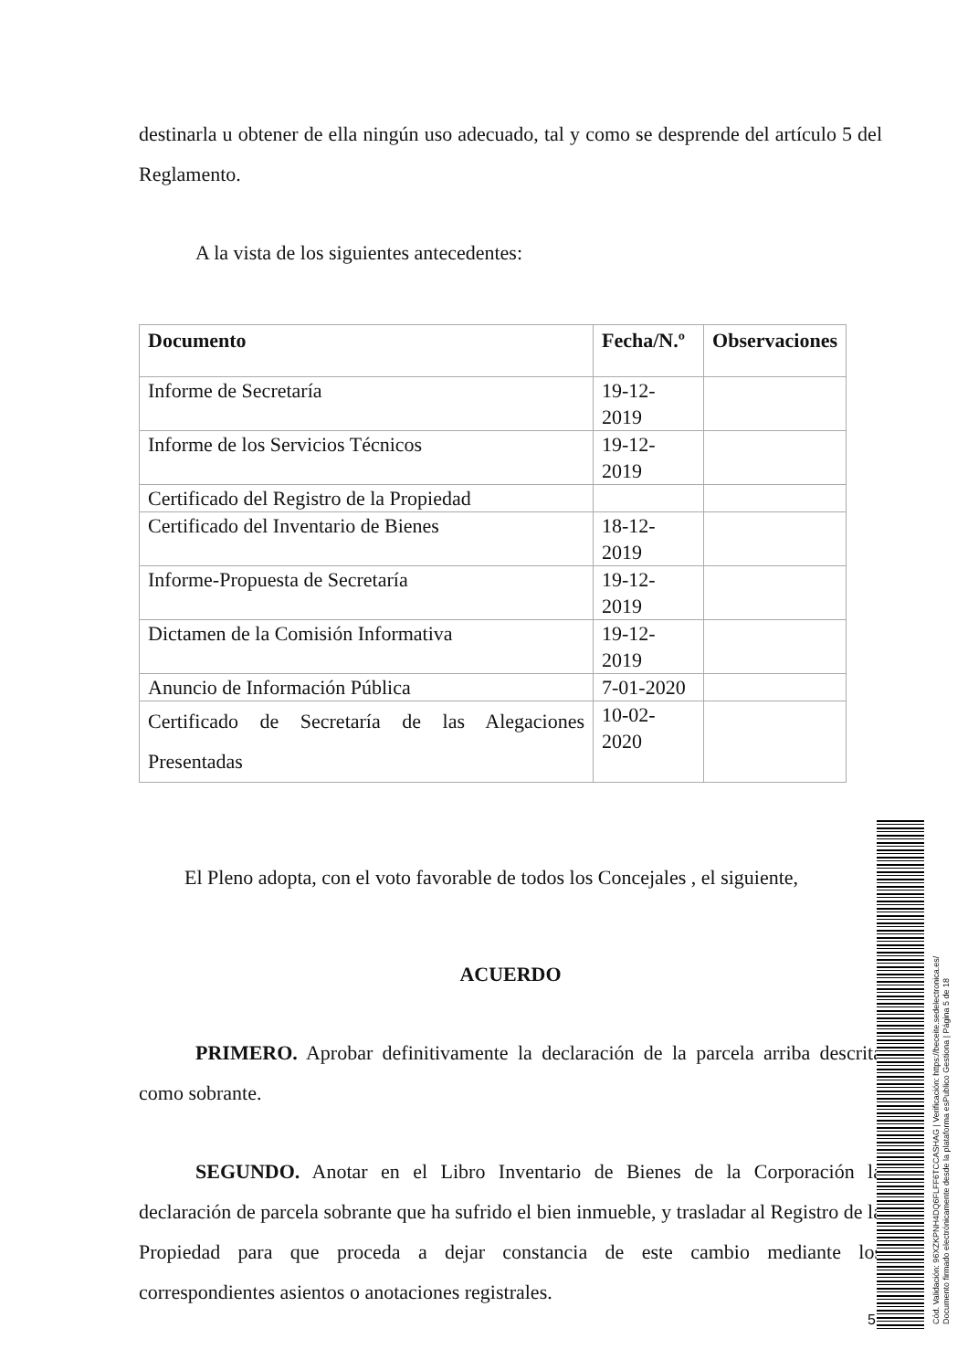destinarla u obtener de ella ningún uso adecuado, tal y como se desprende del artículo 5 del Reglamento.
A la vista de los siguientes antecedentes:
| Documento | Fecha/N.º | Observaciones |
| --- | --- | --- |
| Informe de Secretaría | 19-12-2019 | |
| Informe de los Servicios Técnicos | 19-12-2019 | |
| Certificado del Registro de la Propiedad | | |
| Certificado del Inventario de Bienes | 18-12-2019 | |
| Informe-Propuesta de Secretaría | 19-12-2019 | |
| Dictamen de la Comisión Informativa | 19-12-2019 | |
| Anuncio de Información Pública | 7-01-2020 | |
| Certificado de Secretaría de las Alegaciones Presentadas | 10-02-2020 | |
El Pleno adopta, con el voto favorable de todos los Concejales , el siguiente,
ACUERDO
PRIMERO. Aprobar definitivamente la declaración de la parcela arriba descrita como sobrante.
SEGUNDO. Anotar en el Libro Inventario de Bienes de la Corporación la declaración de parcela sobrante que ha sufrido el bien inmueble, y trasladar al Registro de la Propiedad para que proceda a dejar constancia de este cambio mediante los correspondientes asientos o anotaciones registrales.
5
Cód. Validación: 96XZKPNH4DQ6FLFF6TCCASHAG | Verificación: https://beceite.sedelectronica.es/
Documento firmado electrónicamente desde la plataforma esPublico Gestiona | Página 5 de 18